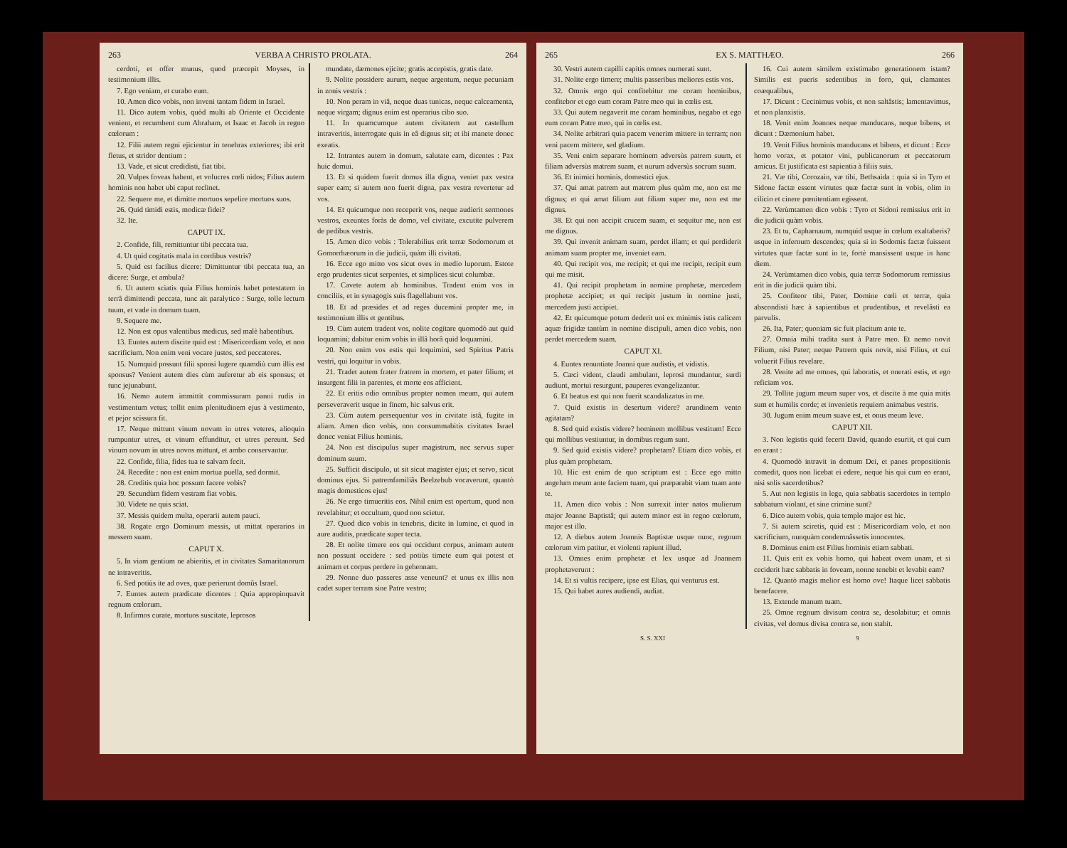263 VERBA A CHRISTO PROLATA. 264
cerdoti, et offer munus, quod præcepit Moyses, in testimonium illis.
7. Ego veniam, et curabo eum.
10. Amen dico vobis, non inveni tantam fidem in Israel.
11. Dico autem vobis, quòd multi ab Oriente et Occidente venient, et recumbent cum Abraham, et Isaac et Jacob in regno cœlorum :
12. Filii autem regni ejicientur in tenebras exteriores; ibi erit fletus, et stridor dentium :
13. Vade, et sicut credidisti, fiat tibi.
20. Vulpes foveas habent, et volucres cœli nidos; Filius autem hominis non habet ubi caput reclinet.
22. Sequere me, et dimitte mortuos sepelire mortuos suos.
26. Quid timidi estis, modicæ fidei?
32. Ite.
CAPUT IX.
2. Confide, fili, remittuntur tibi peccata tua.
4. Ut quid cogitatis mala in cordibus vestris?
5. Quid est facilius dicere: Dimittuntur tibi peccata tua, an dicere: Surge, et ambula?
6. Ut autem sciatis quia Filius hominis habet potestatem in terrâ dimittendi peccata, tunc ait paralytico : Surge, tolle lectum tuum, et vade in domum tuam.
9. Sequere me.
12. Non est opus valentibus medicus, sed malè habentibus.
13. Euntes autem discite quid est : Misericordiam volo, et non sacrificium. Non enim veni vocare justos, sed peccatores.
15. Numquid possunt filii sponsi lugere quamdiù cum illis est sponsus? Venient autem dies cùm auferetur ab eis sponsus; et tunc jejunabunt.
16. Nemo autem immittit commissuram panni rudis in vestimentum vetus; tollit enim plenitudinem ejus à vestimento, et pejor scissura fit.
17. Neque mittunt vinum novum in utres veteres, alioquin rumpuntur utres, et vinum effunditur, et utres pereunt. Sed vinum novum in utres novos mittunt, et ambo conservantur.
22. Confide, filia, fides tua te salvam fecit.
24. Recedite : non est enim mortua puella, sed dormit.
28. Creditis quia hoc possum facere vobis?
29. Secundùm fidem vestram fiat vobis.
30. Videte ne quis sciat.
37. Messis quidem multa, operarii autem pauci.
38. Rogate ergo Dominum messis, ut mittat operarios in messem suam.
CAPUT X.
5. In viam gentium ne abieritis, et in civitates Samaritanorum ne intraveritis.
6. Sed potiùs ite ad oves, quæ perierunt domûs Israel.
7. Euntes autem prædicate dicentes : Quia appropinquavit regnum cœlorum.
8. Infirmos curate, mortuos suscitate, leprosos
mundate, dæmones ejicite; gratis accepistis, gratis date.
9. Nolite possidere aurum, neque argentum, neque pecuniam in zonis vestris :
10. Non peram in viâ, neque duas tunicas, neque calceamenta, neque virgam; dignus enim est operarius cibo suo.
11. In quamcumque autem civitatem aut castellum intraveritis, interrogate quis in eâ dignus sit; et ibi manete donec exeatis.
12. Intrantes autem in domum, salutate eam, dicentes : Pax huic domui.
13. Et si quidem fuerit domus illa digna, veniet pax vestra super eam; si autem non fuerit digna, pax vestra revertetur ad vos.
14. Et quicumque non receperit vos, neque audierit sermones vestros, exeuntes foràs de domo, vel civitate, excutite pulverem de pedibus vestris.
15. Amen dico vobis : Tolerabilius erit terræ Sodomorum et Gomorrhæorum in die judicii, quàm illi civitati.
16. Ecce ego mitto vos sicut oves in medio luporum. Estote ergo prudentes sicut serpentes, et simplices sicut columbæ.
17. Cavete autem ab hominibus. Tradent enim vos in conciliis, et in synagogis suis flagellabunt vos.
18. Et ad præsides et ad reges ducemini propter me, in testimonium illis et gentibus.
19. Cùm autem tradent vos, nolite cogitare quomodò aut quid loquamini; dabitur enim vobis in illâ horâ quid loquamini.
20. Non enim vos estis qui loquimini, sed Spiritus Patris vestri, qui loquitur in vobis.
21. Tradet autem frater fratrem in mortem, et pater filium; et insurgent filii in parentes, et morte eos afficient.
22. Et eritis odio omnibus propter nomen meum, qui autem perseveraverit usque in finem, hic salvus erit.
23. Cùm autem persequentur vos in civitate istâ, fugite in aliam. Amen dico vobis, non consummabitis civitates Israel donec veniat Filius hominis.
24. Non est discipulus super magistrum, nec servus super dominum suum.
25. Sufficit discipulo, ut sit sicut magister ejus; et servo, sicut dominus ejus. Si patremfamiliâs Beelzebub vocaverunt, quantò magis domesticos ejus!
26. Ne ergo timueritis eos. Nihil enim est opertum, quod non revelabitur; et occultum, quod non scietur.
27. Quod dico vobis in tenebris, dicite in lumine, et quod in aure auditis, prædicate super tecta.
28. Et nolite timere eos qui occidunt corpus, animam autem non possunt occidere : sed potiùs timete eum qui potest et animam et corpus perdere in gehennam.
29. Nonne duo passeres asse veneunt? et unus ex illis non cadet super terram sine Patre vestro;
265 EX S. MATTHÆO. 266
30. Vestri autem capilli capitis omnes numerati sunt.
31. Nolite ergo timere; multis passeribus meliores estis vos.
32. Omnis ergo qui confitebitur me coram hominibus, confitebor et ego eum coram Patre meo qui in cœlis est.
33. Qui autem negaverit me coram hominibus, negabo et ego eum coram Patre meo, qui in cœlis est.
34. Nolite arbitrari quia pacem venerim mittere in terram; non veni pacem mittere, sed gladium.
35. Veni enim separare hominem adversùs patrem suum, et filiam adversùs matrem suam, et nurum adversùs socrum suam.
36. Et inimici hominis, domestici ejus.
37. Qui amat patrem aut matrem plus quàm me, non est me dignus; et qui amat filium aut filiam super me, non est me dignus.
38. Et qui non accipit crucem suam, et sequitur me, non est me dignus.
39. Qui invenit animam suam, perdet illam; et qui perdiderit animam suam propter me, inveniet eam.
40. Qui recipit vos, me recipit; et qui me recipit, recipit eum qui me misit.
41. Qui recipit prophetam in nomine prophetæ, mercedem prophetæ accipiet; et qui recipit justum in nomine justi, mercedem justi accipiet.
42. Et quicumque potum dederit uni ex minimis istis calicem aquæ frigidæ tantùm in nomine discipuli, amen dico vobis, non perdet mercedem suam.
CAPUT XI.
4. Euntes renuntiate Joanni quæ audistis, et vidistis.
5. Cæci vident, claudi ambulant, leprosi mundantur, surdi audiunt, mortui resurgunt, pauperes evangelizantur.
6. Et beatus est qui non fuerit scandalizatus in me.
7. Quid existis in desertum videre? arundinem vento agitatam?
8. Sed quid existis videre? hominem mollibus vestitum! Ecce qui mollibus vestiuntur, in domibus regum sunt.
9. Sed quid existis videre? prophetam? Etiam dico vobis, et plus quàm prophetam.
10. Hic est enim de quo scriptum est : Ecce ego mitto angelum meum ante faciem tuam, qui præparabit viam tuam ante te.
11. Amen dico vobis : Non surrexit inter natos mulierum major Joanne Baptistâ; qui autem minor est in regno cœlorum, major est illo.
12. A diebus autem Joannis Baptistæ usque nunc, regnum cœlorum vim patitur, et violenti rapiunt illud.
13. Omnes enim prophetæ et lex usque ad Joannem prophetaverunt :
14. Et si vultis recipere, ipse est Elias, qui venturus est.
15. Qui habet aures audiendi, audiat.
16. Cui autem similem existimabo generationem istam? Similis est pueris sedentibus in foro, qui, clamantes coæqualibus,
17. Dicunt : Cecinimus vobis, et non saltâstis; lamentavimus, et non planxistis.
18. Venit enim Joannes neque manducans, neque bibens, et dicunt : Dæmonium habet.
19. Venit Filius hominis manducans et bibens, et dicunt : Ecce homo vorax, et potator vini, publicanorum et peccatorum amicus. Et justificata est sapientia à filiis suis.
21. Væ tibi, Corozain, væ tibi, Bethsaida : quia si in Tyro et Sidone factæ essent virtutes quæ factæ sunt in vobis, olim in cilicio et cinere pœnitentiam egissent.
22. Verùmtamen dico vobis : Tyro et Sidoni remissius erit in die judicii quàm vobis.
23. Et tu, Capharnaum, numquid usque in cœlum exaltaberis? usque in infernum descendes; quia si in Sodomis factæ fuissent virtutes quæ factæ sunt in te, fortè mansissent usque in hanc diem.
24. Verùmtamen dico vobis, quia terræ Sodomorum remissius erit in die judicii quàm tibi.
25. Confiteor tibi, Pater, Domine cœli et terræ, quia abscondisti hæc à sapientibus et prudentibus, et revelâsti ea parvulis.
26. Ita, Pater; quoniam sic fuit placitum ante te.
27. Omnia mihi tradita sunt à Patre meo. Et nemo novit Filium, nisi Pater; neque Patrem quis novit, nisi Filius, et cui voluerit Filius revelare.
28. Venite ad me omnes, qui laboratis, et onerati estis, et ego reficiam vos.
29. Tollite jugum meum super vos, et discite à me quia mitis sum et humilis corde; et invenietis requiem animabus vestris.
30. Jugum enim meum suave est, et onus meum leve.
CAPUT XII.
3. Non legistis quid fecerit David, quando esuriit, et qui cum eo erant :
4. Quomodò intravit in domum Dei, et panes propositionis comedit, quos non licebat ei edere, neque his qui cum eo erant, nisi solis sacerdotibus?
5. Aut non legistis in lege, quia sabbatis sacerdotes in templo sabbatum violant, et sine crimine sunt?
6. Dico autem vobis, quia templo major est hic.
7. Si autem sciretis, quid est : Misericordiam volo, et non sacrificium, nunquàm condemnâssetis innocentes.
8. Dominus enim est Filius hominis etiam sabbati.
11. Quis erit ex vobis homo, qui habeat ovem unam, et si ceciderit hæc sabbatis in foveam, nonne tenebit et levabit eam?
12. Quantò magis melior est homo ove! Itaque licet sabbatis benefacere.
13. Extende manum tuam.
25. Omne regnum divisum contra se, desolabitur; et omnis civitas, vel domus divisa contra se, non stabit.
S. S. XXI 9